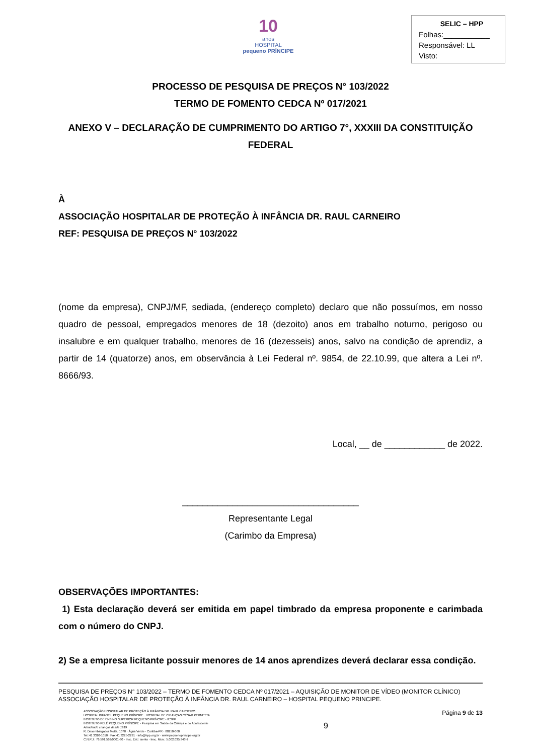10
anos
HOSPITAL
pequeno PRÍNCIPE
SELIC – HPP
Folhas:___________
Responsável: LL
Visto:
PROCESSO DE PESQUISA DE PREÇOS N° 103/2022
TERMO DE FOMENTO CEDCA Nº 017/2021
ANEXO V – DECLARAÇÃO DE CUMPRIMENTO DO ARTIGO 7°, XXXIII DA CONSTITUIÇÃO FEDERAL
À
ASSOCIAÇÃO HOSPITALAR DE PROTEÇÃO À INFÂNCIA DR. RAUL CARNEIRO
REF: PESQUISA DE PREÇOS N° 103/2022
(nome da empresa), CNPJ/MF, sediada, (endereço completo) declaro que não possuímos, em nosso quadro de pessoal, empregados menores de 18 (dezoito) anos em trabalho noturno, perigoso ou insalubre e em qualquer trabalho, menores de 16 (dezesseis) anos, salvo na condição de aprendiz, a partir de 14 (quatorze) anos, em observância à Lei Federal nº. 9854, de 22.10.99, que altera a Lei nº. 8666/93.
Local, __ de ____________ de 2022.
___________________________________
Representante Legal
(Carimbo da Empresa)
OBSERVAÇÕES IMPORTANTES:
1) Esta declaração deverá ser emitida em papel timbrado da empresa proponente e carimbada com o número do CNPJ.
2) Se a empresa licitante possuir menores de 14 anos aprendizes deverá declarar essa condição.
PESQUISA DE PREÇOS N° 103/2022 – TERMO DE FOMENTO CEDCA Nº 017/2021 – AQUISIÇÃO DE MONITOR DE VÍDEO (MONITOR CLÍNICO) ASSOCIAÇÃO HOSPITALAR DE PROTEÇÃO À INFÂNCIA DR. RAUL CARNEIRO – HOSPITAL PEQUENO PRINCIPE.
ASSOCIAÇÃO HOSPITALAR DE PROTEÇÃO À INFÂNCIA DR. RAUL CARNEIRO
HOSPITAL INFANTIL PEQUENO PRÍNCIPE . HOSPITAL DE CRIANÇAS CÉSAR PERNETTA
INSTITUTO DE ENSINO SUPERIOR PEQUENO PRÍNCIPE - IESPP
INSTITUTO PELÉ PEQUENO PRÍNCIPE - Pesquisa em Saúde da Criança e do Adolescente
Atendendo crianças desde 1919
R. Desembargador Motta, 1070 · Água Verde · Curitiba-PR · 80250-060
Tel.:41 3310-1010 · Fax:41 3225-2291 · info@hpp.org.br · www.pequenoprincipe.org.br
C.N.P.J.: 76.591.569/0001-30 · Insc. Est.: isento · Insc. Mun.: 5.002.035.943-2
9
Página 9 de 13